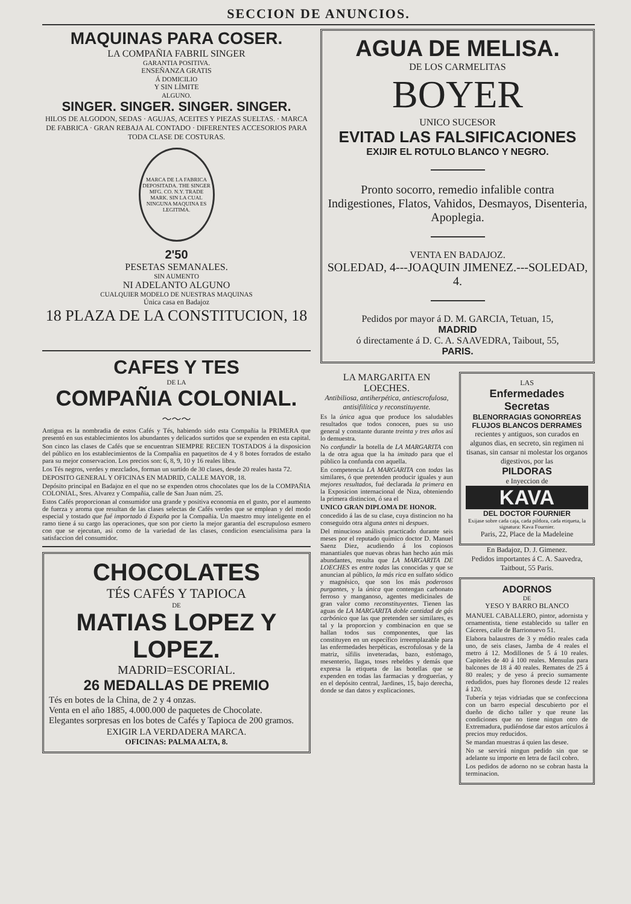SECCION DE ANUNCIOS.
MAQUINAS PARA COSER.
LA COMPAÑIA FABRIL SINGER
GARANTIA POSITIVA.
ENSEÑANZA GRATIS
Á DOMICILIO
Y SIN LÍMITE
ALGUNO.
SINGER. SINGER. SINGER. SINGER.
HILOS DE ALGODON, SEDAS · AGUJAS, ACEITES Y PIEZAS SUELTAS. · MARCA DE FABRICA · GRAN REBAJA AL CONTADO · DIFERENTES ACCESORIOS PARA TODA CLASE DE COSTURAS.
MARCA DE LA FABRICA DEPOSITADA. THE SINGER MFG. CO. N.Y. TRADE MARK. SIN LA CUAL NINGUNA MAQUINA ES LEGITIMA.
2'50
PESETAS SEMANALES.
SIN AUMENTO
NI ADELANTO ALGUNO
CUALQUIER MODELO DE NUESTRAS MAQUINAS
Única casa en Badajoz
18 PLAZA DE LA CONSTITUCION, 18
CAFES Y TES
DE LA
COMPAÑIA COLONIAL.
〜〜〜
Antigua es la nombradia de estos Cafés y Tés, habiendo sido esta Compañia la PRIMERA que presentó en sus establecimientos los abundantes y delicados surtidos que se expenden en esta capital.
Son cinco las clases de Cafés que se encuentran SIEMPRE RECIEN TOSTADOS á la disposicion del público en los establecimientos de la Compañia en paquetitos de 4 y 8 botes forrados de estaño para su mejor conservacion. Los precios son: 6, 8, 9, 10 y 16 reales libra.
Los Tés negros, verdes y mezclados, forman un surtido de 30 clases, desde 20 reales hasta 72.
DEPOSITO GENERAL Y OFICINAS EN MADRID, CALLE MAYOR, 18.
Depósito principal en Badajoz en el que no se expenden otros chocolates que los de la COMPAÑIA COLONIAL, Sres. Alvarez y Compañia, calle de San Juan núm. 25.
Estos Cafés proporcionan al consumidor una grande y positiva economia en el gusto, por el aumento de fuerza y aroma que resultan de las clases selectas de Cafés verdes que se emplean y del modo especial y tostado que fué importado á España por la Compañia. Un maestro muy inteligente en el ramo tiene á su cargo las operaciones, que son por cierto la mejor garantia del escrupuloso esmero con que se ejecutan, asi como de la variedad de las clases, condicion esencialisima para la satisfaccion del consumidor.
CHOCOLATES
TÉS CAFÉS Y TAPIOCA
DE
MATIAS LOPEZ Y LOPEZ.
MADRID=ESCORIAL.
26 MEDALLAS DE PREMIO
Tés en botes de la China, de 2 y 4 onzas.
Venta en el año 1885, 4.000.000 de paquetes de Chocolate.
Elegantes sorpresas en los botes de Cafés y Tapioca de 200 gramos.
EXIGIR LA VERDADERA MARCA.
OFICINAS: PALMA ALTA, 8.
AGUA DE MELISA.
DE LOS CARMELITAS
BOYER
UNICO SUCESOR
EVITAD LAS FALSIFICACIONES
EXIJIR EL ROTULO BLANCO Y NEGRO.
Pronto socorro, remedio infalible contra Indigestiones, Flatos, Vahidos, Desmayos, Disenteria, Apoplegia.
VENTA EN BADAJOZ.
SOLEDAD, 4---JOAQUIN JIMENEZ.---SOLEDAD, 4.
Pedidos por mayor á D. M. GARCIA, Tetuan, 15,
MADRID
ó directamente á D. C. A. SAAVEDRA, Taibout, 55,
PARIS.
LA MARGARITA EN LOECHES.
Antibiliosa, antiherpética, antiescrofulosa, antisifilítica y reconstituyente.
Es la única agua que produce los saludables resultados que todos conocen, pues su uso general y constante durante treinta y tres años así lo demuestra.
No confundir la botella de LA MARGARITA con la de otra agua que la ha imitado para que el público la confunda con aquella.
En competencia LA MARGARITA con todas las similares, ó que pretenden producir iguales y aun mejores resultados, fué declarada la primera en la Exposicion internacional de Niza, obteniendo la primera distincion, ó sea el
UNICO GRAN DIPLOMA DE HONOR.
concedido á las de su clase, cuya distincion no ha conseguido otra alguna antes ni despues.
Del minucioso análisis practicado durante seis meses por el reputado químico doctor D. Manuel Saenz Diez, acudiendo á los copiosos manantiales que nuevas obras han hecho aún más abundantes, resulta que LA MARGARITA DE LOECHES es entre todas las conocidas y que se anuncian al público, la más rica en sulfato sódico y magnésico, que son los más poderosos purgantes, y la única que contengan carbonato ferroso y manganoso, agentes medicinales de gran valor como reconstituyentes. Tienen las aguas de LA MARGARITA doble cantidad de gás carbónico que las que pretenden ser similares, es tal y la proporcion y combinacion en que se hallan todos sus componentes, que las constituyen en un específico irreemplazable para las enfermedades herpéticas, escrofulosas y de la matriz, sífilis inveteradas, bazo, estómago, mesenterio, llagas, toses rebeldes y demás que expresa la etiqueta de las botellas que se expenden en todas las farmacias y droguerías, y en el depósito central, Jardines, 15, bajo derecha, donde se dan datos y explicaciones.
LAS
Enfermedades Secretas
BLENORRAGIAS GONORREAS FLUJOS BLANCOS DERRAMES
recientes y antiguos, son curados en algunos dias, en secreto, sin regimen ni tisanas, sin cansar ni molestar los organos digestivos, por las
PILDORAS
e Inyeccion de
KAVA
DEL DOCTOR FOURNIER
Exijase sobre cada caja, cada pildora, cada etiqueta, la signatura: Kava Fournier.
Paris, 22, Place de la Madeleine
En Badajoz, D. J. Gimenez.
Pedidos importantes á C. A. Saavedra, Taitbout, 55 Paris.
ADORNOS
DE
YESO Y BARRO BLANCO
MANUEL CABALLERO, pintor, adornista y ornamentista, tiene establecido su taller en Cáceres, calle de Barrionuevo 51.
Elabora balaustres de 3 y médio reales cada uno, de seis clases, Jamba de 4 reales el metro á 12. Modillones de 5 á 10 reales. Capiteles de 40 á 100 reales. Mensulas para balcones de 18 á 40 reales. Remates de 25 á 80 reales; y de yeso á precio sumamente redudidos, pues hay florones desde 12 reales á 120.
Tubería y tejas vidriadas que se confecciona con un barro especial descubierto por el dueño de dicho taller y que reune las condiciones que no tiene ningun otro de Extremadura, pudiéndose dar estos artículos á precios muy reducidos.
Se mandan muestras á quien las desee.
No se servirá ningun pedido sin que se adelante su importe en letra de facil cobro.
Los pedidos de adorno no se cobran hasta la terminacion.